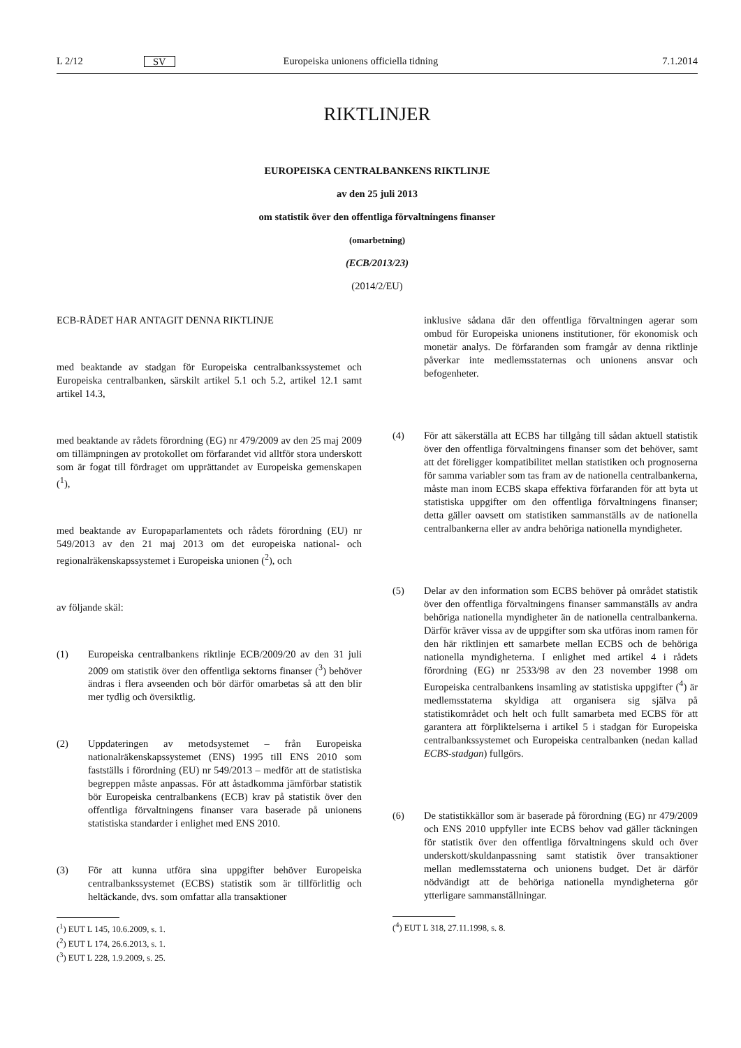L 2/12 SV Europeiska unionens officiella tidning 7.1.2014
RIKTLINJER
EUROPEISKA CENTRALBANKENS RIKTLINJE
av den 25 juli 2013
om statistik över den offentliga förvaltningens finanser
(omarbetning)
(ECB/2013/23)
(2014/2/EU)
ECB-RÅDET HAR ANTAGIT DENNA RIKTLINJE
med beaktande av stadgan för Europeiska centralbankssystemet och Europeiska centralbanken, särskilt artikel 5.1 och 5.2, artikel 12.1 samt artikel 14.3,
med beaktande av rådets förordning (EG) nr 479/2009 av den 25 maj 2009 om tillämpningen av protokollet om förfarandet vid alltför stora underskott som är fogat till fördraget om upprättandet av Europeiska gemenskapen (<sup>1</sup>),
med beaktande av Europaparlamentets och rådets förordning (EU) nr 549/2013 av den 21 maj 2013 om det europeiska national- och regionalräkenskapssystemet i Europeiska unionen (<sup>2</sup>), och
av följande skäl:
(1) Europeiska centralbankens riktlinje ECB/2009/20 av den 31 juli 2009 om statistik över den offentliga sektorns finanser (<sup>3</sup>) behöver ändras i flera avseenden och bör därför omarbetas så att den blir mer tydlig och översiktlig.
(2) Uppdateringen av metodsystemet – från Europeiska nationalräkenskapssystemet (ENS) 1995 till ENS 2010 som fastställs i förordning (EU) nr 549/2013 – medför att de statistiska begreppen måste anpassas. För att åstadkomma jämförbar statistik bör Europeiska centralbankens (ECB) krav på statistik över den offentliga förvaltningens finanser vara baserade på unionens statistiska standarder i enlighet med ENS 2010.
(3) För att kunna utföra sina uppgifter behöver Europeiska centralbankssystemet (ECBS) statistik som är tillförlitlig och heltäckande, dvs. som omfattar alla transaktioner
(<sup>1</sup>) EUT L 145, 10.6.2009, s. 1.
(<sup>2</sup>) EUT L 174, 26.6.2013, s. 1.
(<sup>3</sup>) EUT L 228, 1.9.2009, s. 25.
inklusive sådana där den offentliga förvaltningen agerar som ombud för Europeiska unionens institutioner, för ekonomisk och monetär analys. De förfaranden som framgår av denna riktlinje påverkar inte medlemsstaternas och unionens ansvar och befogenheter.
(4) För att säkerställa att ECBS har tillgång till sådan aktuell statistik över den offentliga förvaltningens finanser som det behöver, samt att det föreligger kompatibilitet mellan statistiken och prognoserna för samma variabler som tas fram av de nationella centralbankerna, måste man inom ECBS skapa effektiva förfaranden för att byta ut statistiska uppgifter om den offentliga förvaltningens finanser; detta gäller oavsett om statistiken sammanställs av de nationella centralbankerna eller av andra behöriga nationella myndigheter.
(5) Delar av den information som ECBS behöver på området statistik över den offentliga förvaltningens finanser sammanställs av andra behöriga nationella myndigheter än de nationella centralbankerna. Därför kräver vissa av de uppgifter som ska utföras inom ramen för den här riktlinjen ett samarbete mellan ECBS och de behöriga nationella myndigheterna. I enlighet med artikel 4 i rådets förordning (EG) nr 2533/98 av den 23 november 1998 om Europeiska centralbankens insamling av statistiska uppgifter (<sup>4</sup>) är medlemsstaterna skyldiga att organisera sig själva på statistikområdet och helt och fullt samarbeta med ECBS för att garantera att förpliktelserna i artikel 5 i stadgan för Europeiska centralbankssystemet och Europeiska centralbanken (nedan kallad ECBS-stadgan) fullgörs.
(6) De statistikkällor som är baserade på förordning (EG) nr 479/2009 och ENS 2010 uppfyller inte ECBS behov vad gäller täckningen för statistik över den offentliga förvaltningens skuld och över underskott/skuldanpassning samt statistik över transaktioner mellan medlemsstaterna och unionens budget. Det är därför nödvändigt att de behöriga nationella myndigheterna gör ytterligare sammanställningar.
(<sup>4</sup>) EUT L 318, 27.11.1998, s. 8.